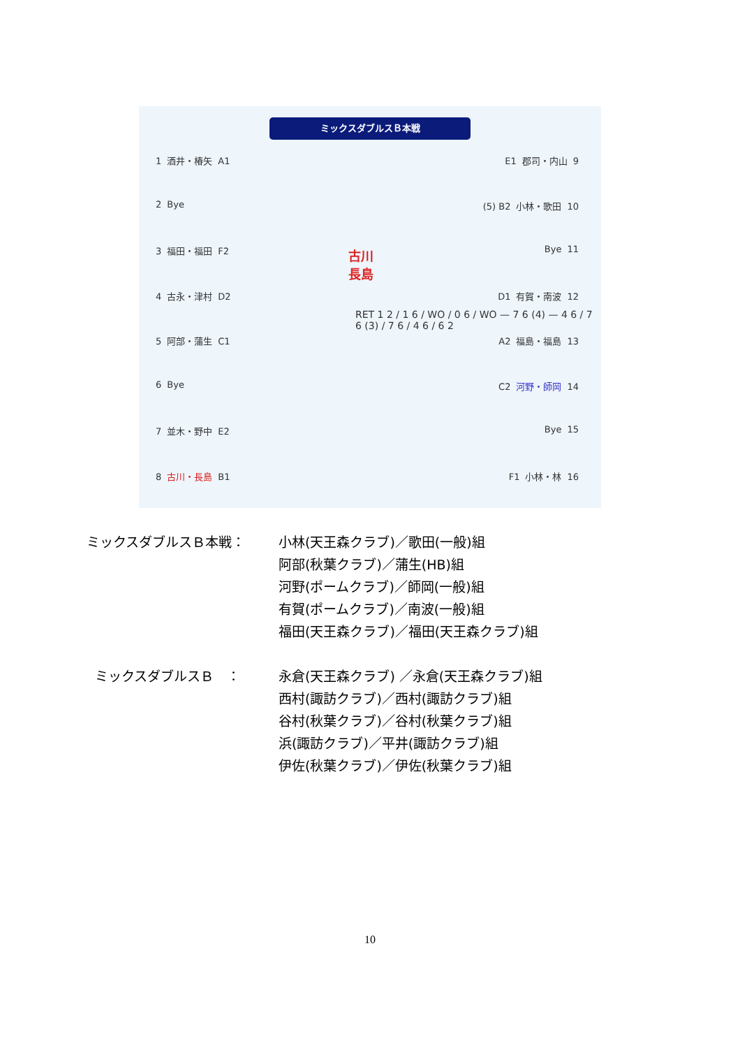ミックスダブルスＢ本戦
1 酒井・椿矢 A1
2 Bye
3 福田・福田 F2
4 古永・津村 D2
5 阿部・蒲生 C1
6 Bye
7 並木・野中 E2
8 古川・長島 B1
E1 郡司・内山 9
(5) B2 小林・歌田 10
Bye 11
D1 有賀・南波 12
A2 福島・福島 13
C2 河野・師岡 14
Bye 15
F1 小林・林 16
古川
長島
RET 1 2 / 1 6 / WO / 0 6 / WO — 7 6 (4) — 4 6 / 7 6 (3) / 7 6 / 4 6 / 6 2
ミックスダブルスＢ本戦： 小林(天王森クラブ)／歌田(一般)組
阿部(秋葉クラブ)／蒲生(HB)組
河野(ポームクラブ)／師岡(一般)組
有賀(ポームクラブ)／南波(一般)組
福田(天王森クラブ)／福田(天王森クラブ)組
ミックスダブルスＢ　： 永倉(天王森クラブ) ／永倉(天王森クラブ)組
西村(諏訪クラブ)／西村(諏訪クラブ)組
谷村(秋葉クラブ)／谷村(秋葉クラブ)組
浜(諏訪クラブ)／平井(諏訪クラブ)組
伊佐(秋葉クラブ)／伊佐(秋葉クラブ)組
10